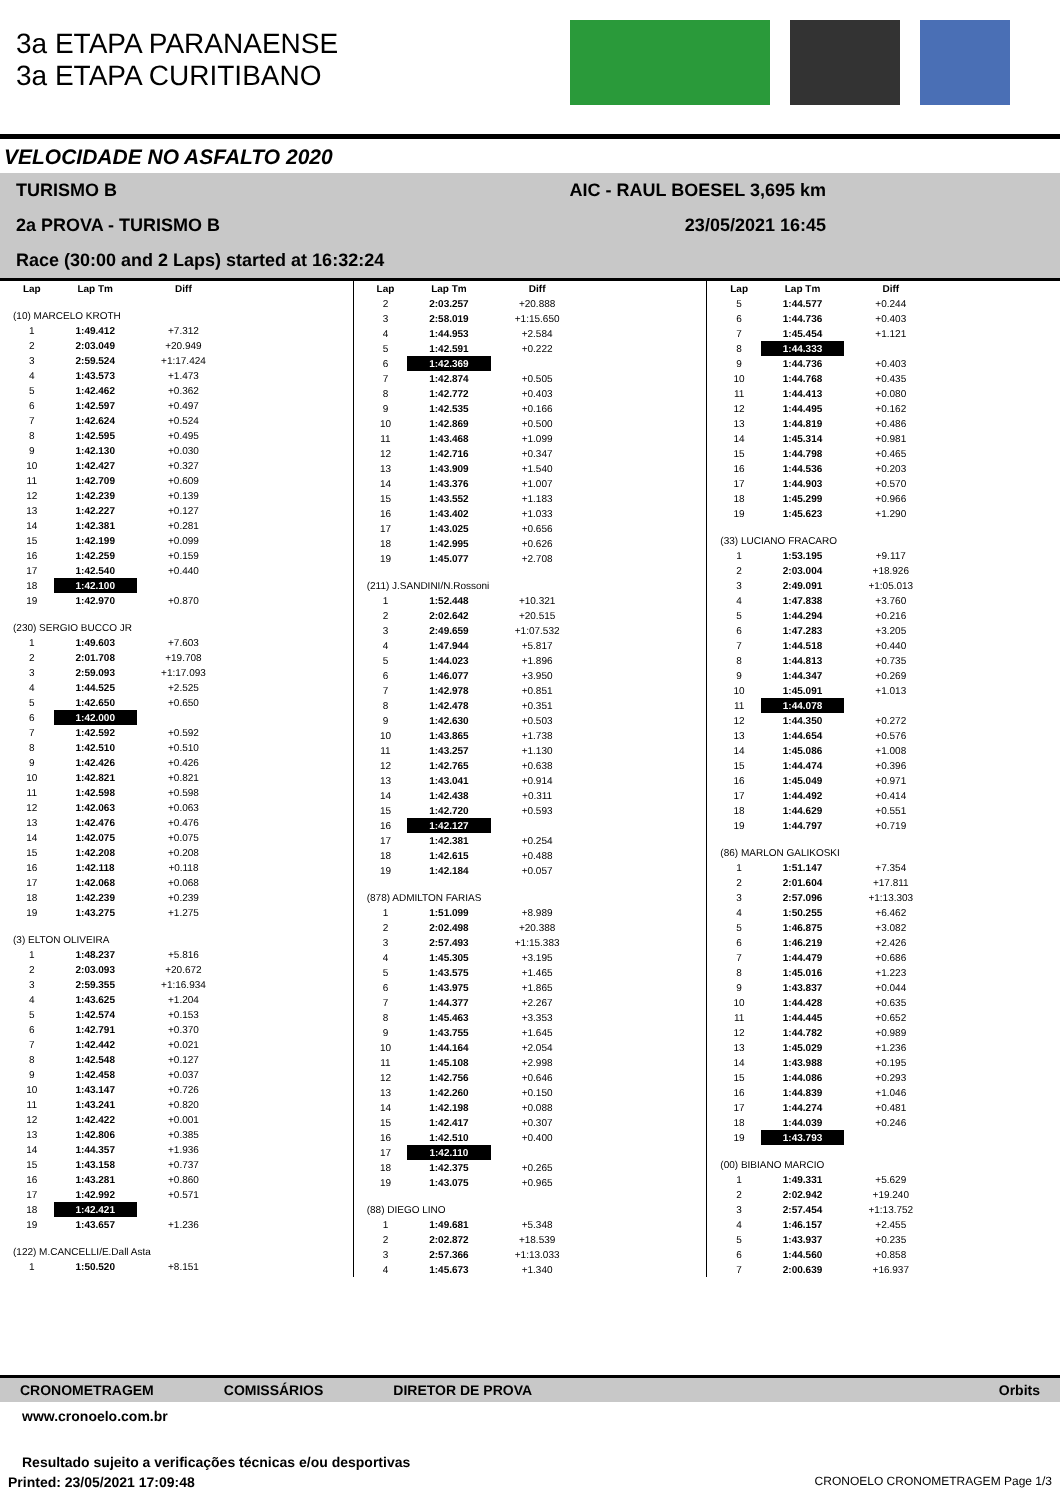3a ETAPA PARANAENSE
3a ETAPA CURITIBANO
VELOCIDADE NO ASFALTO 2020
TURISMO B AIC - RAUL BOESEL 3,695 km
2a PROVA - TURISMO B 23/05/2021 16:45
Race (30:00 and 2 Laps) started at 16:32:24
| Lap | Lap Tm | Diff |
| --- | --- | --- |
| (10) MARCELO KROTH | | |
| 1 | 1:49.412 | +7.312 |
| 2 | 2:03.049 | +20.949 |
| 3 | 2:59.524 | +1:17.424 |
| 4 | 1:43.573 | +1.473 |
| 5 | 1:42.462 | +0.362 |
| 6 | 1:42.597 | +0.497 |
| 7 | 1:42.624 | +0.524 |
| 8 | 1:42.595 | +0.495 |
| 9 | 1:42.130 | +0.030 |
| 10 | 1:42.427 | +0.327 |
| 11 | 1:42.709 | +0.609 |
| 12 | 1:42.239 | +0.139 |
| 13 | 1:42.227 | +0.127 |
| 14 | 1:42.381 | +0.281 |
| 15 | 1:42.199 | +0.099 |
| 16 | 1:42.259 | +0.159 |
| 17 | 1:42.540 | +0.440 |
| 18 | 1:42.100 | |
| 19 | 1:42.970 | +0.870 |
| (230) SERGIO BUCCO JR | | |
| 1 | 1:49.603 | +7.603 |
| 2 | 2:01.708 | +19.708 |
| 3 | 2:59.093 | +1:17.093 |
| 4 | 1:44.525 | +2.525 |
| 5 | 1:42.650 | +0.650 |
| 6 | 1:42.000 | |
| 7 | 1:42.592 | +0.592 |
| 8 | 1:42.510 | +0.510 |
| 9 | 1:42.426 | +0.426 |
| 10 | 1:42.821 | +0.821 |
| 11 | 1:42.598 | +0.598 |
| 12 | 1:42.063 | +0.063 |
| 13 | 1:42.476 | +0.476 |
| 14 | 1:42.075 | +0.075 |
| 15 | 1:42.208 | +0.208 |
| 16 | 1:42.118 | +0.118 |
| 17 | 1:42.068 | +0.068 |
| 18 | 1:42.239 | +0.239 |
| 19 | 1:43.275 | +1.275 |
| (3) ELTON OLIVEIRA | | |
| 1 | 1:48.237 | +5.816 |
| 2 | 2:03.093 | +20.672 |
| 3 | 2:59.355 | +1:16.934 |
| 4 | 1:43.625 | +1.204 |
| 5 | 1:42.574 | +0.153 |
| 6 | 1:42.791 | +0.370 |
| 7 | 1:42.442 | +0.021 |
| 8 | 1:42.548 | +0.127 |
| 9 | 1:42.458 | +0.037 |
| 10 | 1:43.147 | +0.726 |
| 11 | 1:43.241 | +0.820 |
| 12 | 1:42.422 | +0.001 |
| 13 | 1:42.806 | +0.385 |
| 14 | 1:44.357 | +1.936 |
| 15 | 1:43.158 | +0.737 |
| 16 | 1:43.281 | +0.860 |
| 17 | 1:42.992 | +0.571 |
| 18 | 1:42.421 | |
| 19 | 1:43.657 | +1.236 |
| (122) M.CANCELLI/E.Dall Asta | | |
| 1 | 1:50.520 | +8.151 |
| Lap | Lap Tm | Diff |
| --- | --- | --- |
| 2 | 2:03.257 | +20.888 |
| 3 | 2:58.019 | +1:15.650 |
| 4 | 1:44.953 | +2.584 |
| 5 | 1:42.591 | +0.222 |
| 6 | 1:42.369 | |
| 7 | 1:42.874 | +0.505 |
| 8 | 1:42.772 | +0.403 |
| 9 | 1:42.535 | +0.166 |
| 10 | 1:42.869 | +0.500 |
| 11 | 1:43.468 | +1.099 |
| 12 | 1:42.716 | +0.347 |
| 13 | 1:43.909 | +1.540 |
| 14 | 1:43.376 | +1.007 |
| 15 | 1:43.552 | +1.183 |
| 16 | 1:43.402 | +1.033 |
| 17 | 1:43.025 | +0.656 |
| 18 | 1:42.995 | +0.626 |
| 19 | 1:45.077 | +2.708 |
| (211) J.SANDINI/N.Rossoni | | |
| 1 | 1:52.448 | +10.321 |
| 2 | 2:02.642 | +20.515 |
| 3 | 2:49.659 | +1:07.532 |
| 4 | 1:47.944 | +5.817 |
| 5 | 1:44.023 | +1.896 |
| 6 | 1:46.077 | +3.950 |
| 7 | 1:42.978 | +0.851 |
| 8 | 1:42.478 | +0.351 |
| 9 | 1:42.630 | +0.503 |
| 10 | 1:43.865 | +1.738 |
| 11 | 1:43.257 | +1.130 |
| 12 | 1:42.765 | +0.638 |
| 13 | 1:43.041 | +0.914 |
| 14 | 1:42.438 | +0.311 |
| 15 | 1:42.720 | +0.593 |
| 16 | 1:42.127 | |
| 17 | 1:42.381 | +0.254 |
| 18 | 1:42.615 | +0.488 |
| 19 | 1:42.184 | +0.057 |
| (878) ADMILTON FARIAS | | |
| 1 | 1:51.099 | +8.989 |
| 2 | 2:02.498 | +20.388 |
| 3 | 2:57.493 | +1:15.383 |
| 4 | 1:45.305 | +3.195 |
| 5 | 1:43.575 | +1.465 |
| 6 | 1:43.975 | +1.865 |
| 7 | 1:44.377 | +2.267 |
| 8 | 1:45.463 | +3.353 |
| 9 | 1:43.755 | +1.645 |
| 10 | 1:44.164 | +2.054 |
| 11 | 1:45.108 | +2.998 |
| 12 | 1:42.756 | +0.646 |
| 13 | 1:42.260 | +0.150 |
| 14 | 1:42.198 | +0.088 |
| 15 | 1:42.417 | +0.307 |
| 16 | 1:42.510 | +0.400 |
| 17 | 1:42.110 | |
| 18 | 1:42.375 | +0.265 |
| 19 | 1:43.075 | +0.965 |
| (88) DIEGO LINO | | |
| 1 | 1:49.681 | +5.348 |
| 2 | 2:02.872 | +18.539 |
| 3 | 2:57.366 | +1:13.033 |
| 4 | 1:45.673 | +1.340 |
| Lap | Lap Tm | Diff |
| --- | --- | --- |
| 5 | 1:44.577 | +0.244 |
| 6 | 1:44.736 | +0.403 |
| 7 | 1:45.454 | +1.121 |
| 8 | 1:44.333 | |
| 9 | 1:44.736 | +0.403 |
| 10 | 1:44.768 | +0.435 |
| 11 | 1:44.413 | +0.080 |
| 12 | 1:44.495 | +0.162 |
| 13 | 1:44.819 | +0.486 |
| 14 | 1:45.314 | +0.981 |
| 15 | 1:44.798 | +0.465 |
| 16 | 1:44.536 | +0.203 |
| 17 | 1:44.903 | +0.570 |
| 18 | 1:45.299 | +0.966 |
| 19 | 1:45.623 | +1.290 |
| (33) LUCIANO FRACARO | | |
| 1 | 1:53.195 | +9.117 |
| 2 | 2:03.004 | +18.926 |
| 3 | 2:49.091 | +1:05.013 |
| 4 | 1:47.838 | +3.760 |
| 5 | 1:44.294 | +0.216 |
| 6 | 1:47.283 | +3.205 |
| 7 | 1:44.518 | +0.440 |
| 8 | 1:44.813 | +0.735 |
| 9 | 1:44.347 | +0.269 |
| 10 | 1:45.091 | +1.013 |
| 11 | 1:44.078 | |
| 12 | 1:44.350 | +0.272 |
| 13 | 1:44.654 | +0.576 |
| 14 | 1:45.086 | +1.008 |
| 15 | 1:44.474 | +0.396 |
| 16 | 1:45.049 | +0.971 |
| 17 | 1:44.492 | +0.414 |
| 18 | 1:44.629 | +0.551 |
| 19 | 1:44.797 | +0.719 |
| (86) MARLON GALIKOSKI | | |
| 1 | 1:51.147 | +7.354 |
| 2 | 2:01.604 | +17.811 |
| 3 | 2:57.096 | +1:13.303 |
| 4 | 1:50.255 | +6.462 |
| 5 | 1:46.875 | +3.082 |
| 6 | 1:46.219 | +2.426 |
| 7 | 1:44.479 | +0.686 |
| 8 | 1:45.016 | +1.223 |
| 9 | 1:43.837 | +0.044 |
| 10 | 1:44.428 | +0.635 |
| 11 | 1:44.445 | +0.652 |
| 12 | 1:44.782 | +0.989 |
| 13 | 1:45.029 | +1.236 |
| 14 | 1:43.988 | +0.195 |
| 15 | 1:44.086 | +0.293 |
| 16 | 1:44.839 | +1.046 |
| 17 | 1:44.274 | +0.481 |
| 18 | 1:44.039 | +0.246 |
| 19 | 1:43.793 | |
| (00) BIBIANO MARCIO | | |
| 1 | 1:49.331 | +5.629 |
| 2 | 2:02.942 | +19.240 |
| 3 | 2:57.454 | +1:13.752 |
| 4 | 1:46.157 | +2.455 |
| 5 | 1:43.937 | +0.235 |
| 6 | 1:44.560 | +0.858 |
| 7 | 2:00.639 | +16.937 |
CRONOMETRAGEM COMISSÁRIOS DIRETOR DE PROVA Orbits
www.cronoelo.com.br
Resultado sujeito a verificações técnicas e/ou desportivas
Printed: 23/05/2021 17:09:48 CRONOELO CRONOMETRAGEM Page 1/3